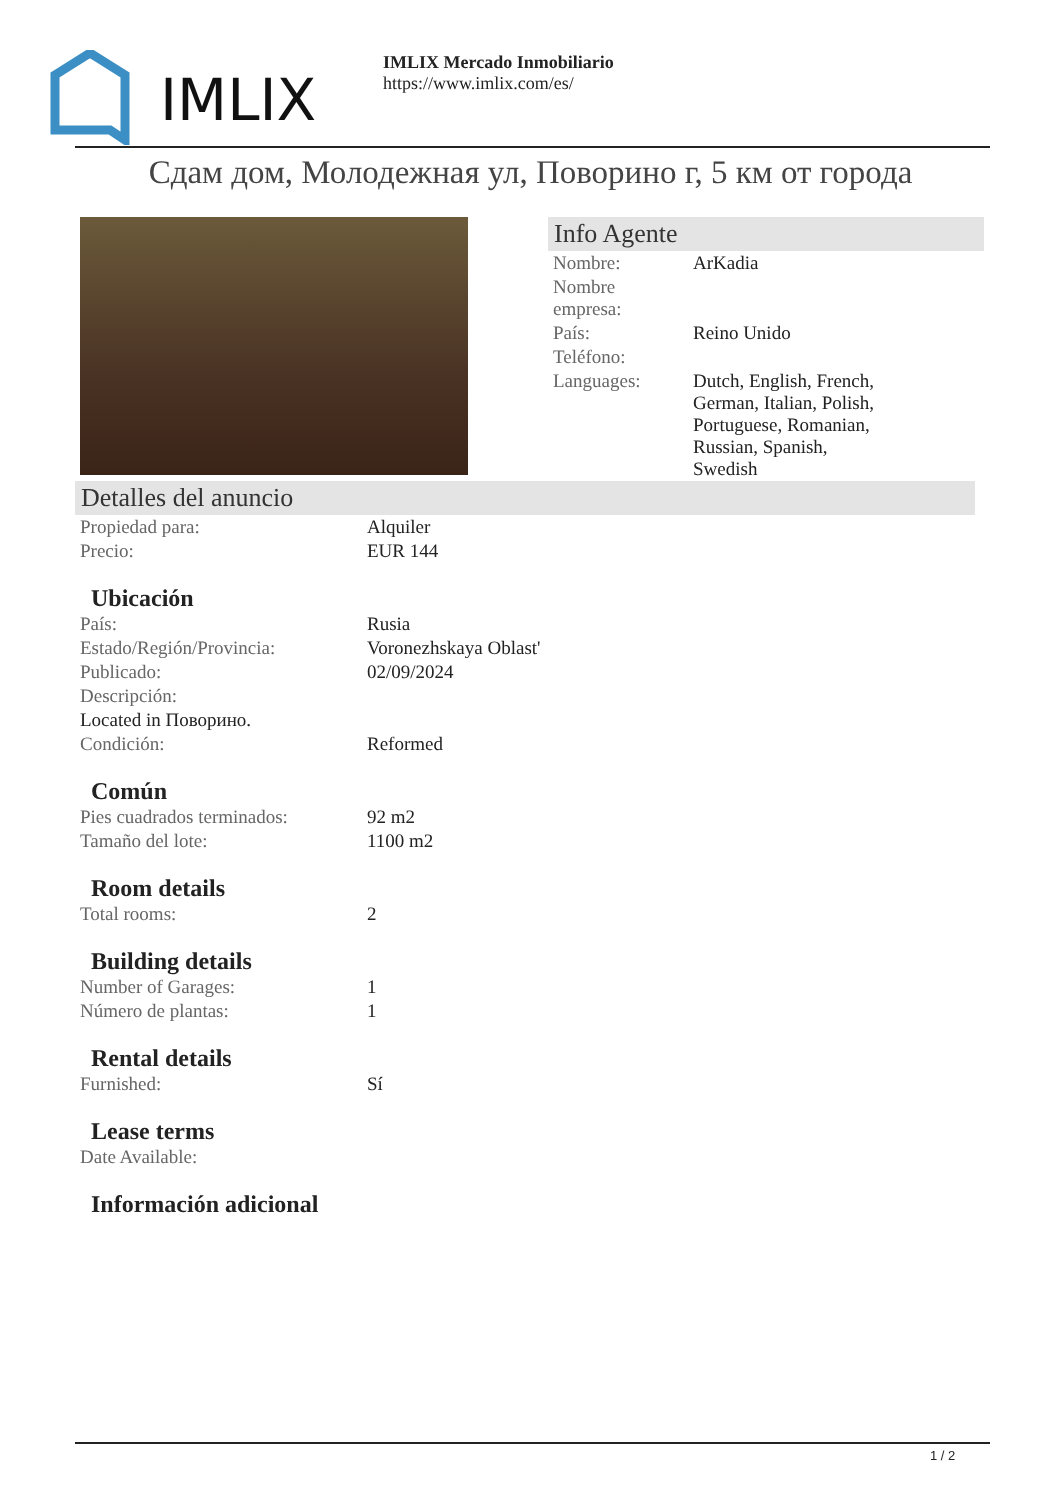IMLIX
IMLIX Mercado Inmobiliario
https://www.imlix.com/es/
Сдам дом, Молодежная ул, Поворино г, 5 км от города
Info Agente
| Nombre: | ArKadia |
| Nombre empresa: | |
| País: | Reino Unido |
| Teléfono: | |
| Languages: | Dutch, English, French, German, Italian, Polish, Portuguese, Romanian, Russian, Spanish, Swedish |
Detalles del anuncio
| Propiedad para: | Alquiler |
| Precio: | EUR 144 |
Ubicación
| País: | Rusia |
| Estado/Región/Provincia: | Voronezhskaya Oblast' |
| Publicado: | 02/09/2024 |
| Descripción: | |
| Located in Поворино. | |
| Condición: | Reformed |
Común
| Pies cuadrados terminados: | 92 m2 |
| Tamaño del lote: | 1100 m2 |
Room details
| Total rooms: | 2 |
Building details
| Number of Garages: | 1 |
| Número de plantas: | 1 |
Rental details
| Furnished: | Sí |
Lease terms
| Date Available: | |
Información adicional
1 / 2